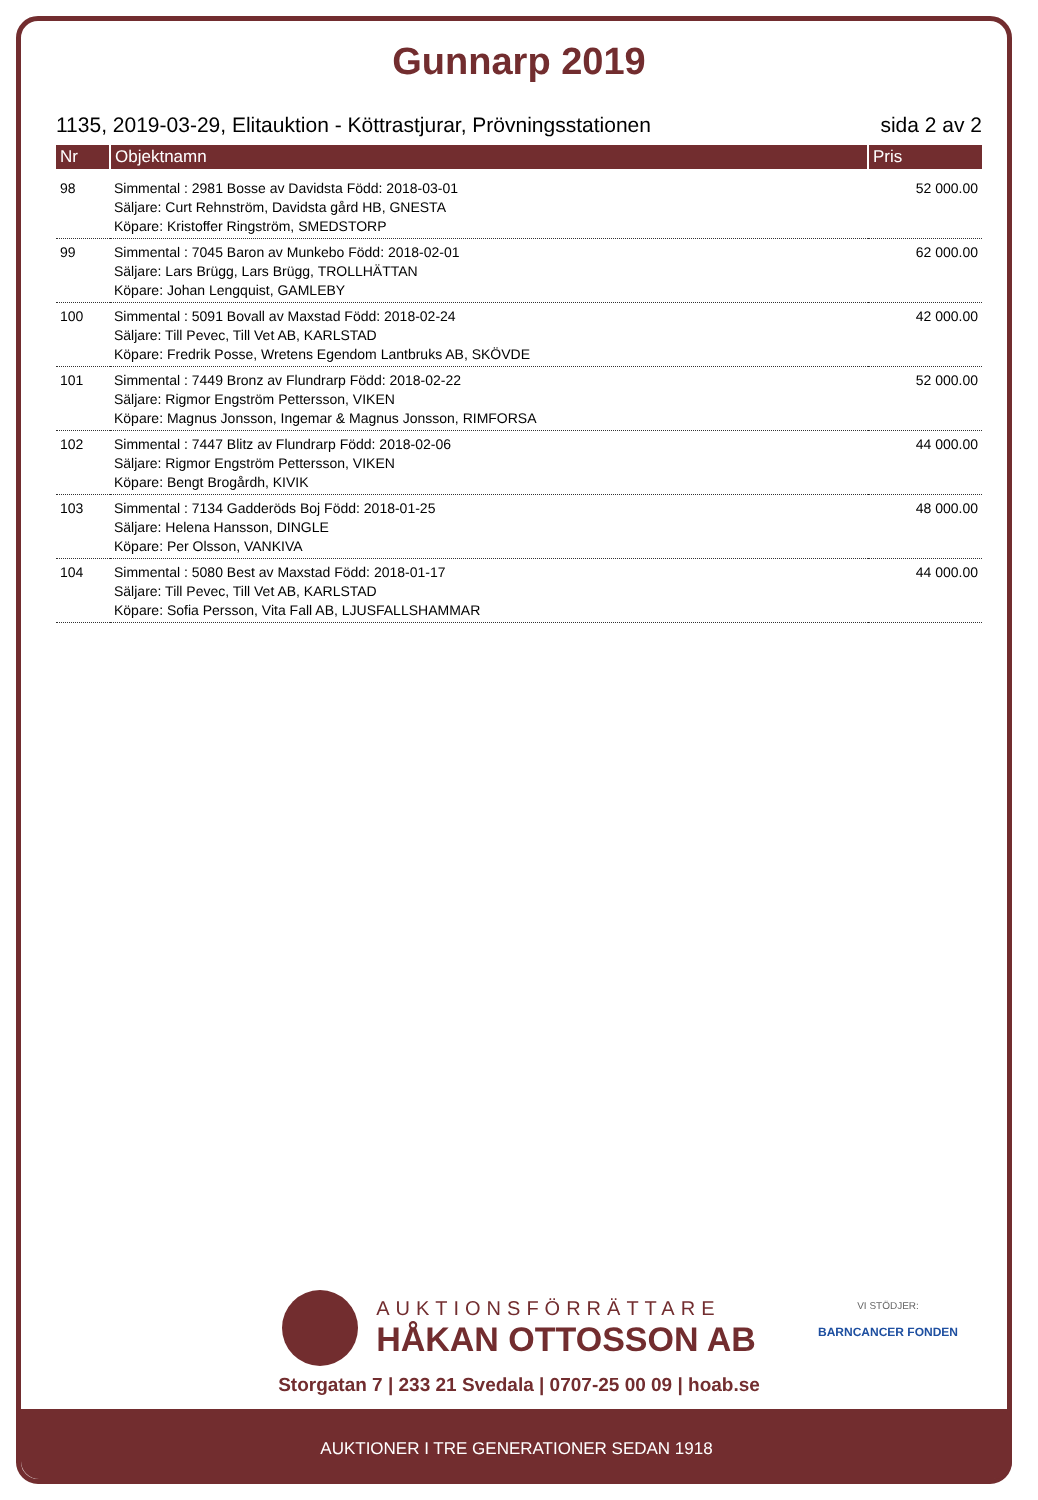Gunnarp 2019
1135, 2019-03-29, Elitauktion - Köttrastjurar, Prövningsstationen sida 2 av 2
| Nr | Objektnamn | Pris |
| --- | --- | --- |
| 98 | Simmental : 2981 Bosse av Davidsta Född: 2018-03-01 Säljare: Curt Rehnström, Davidsta gård HB, GNESTA Köpare: Kristoffer Ringström, SMEDSTORP | 52 000.00 |
| 99 | Simmental : 7045 Baron av Munkebo Född: 2018-02-01 Säljare: Lars Brügg, Lars Brügg, TROLLHÄTTAN Köpare: Johan Lengquist, GAMLEBY | 62 000.00 |
| 100 | Simmental : 5091 Bovall av Maxstad Född: 2018-02-24 Säljare: Till Pevec, Till Vet AB, KARLSTAD Köpare: Fredrik Posse, Wretens Egendom Lantbruks AB, SKÖVDE | 42 000.00 |
| 101 | Simmental : 7449 Bronz av Flundrarp Född: 2018-02-22 Säljare: Rigmor Engström Pettersson, VIKEN Köpare: Magnus Jonsson, Ingemar & Magnus Jonsson, RIMFORSA | 52 000.00 |
| 102 | Simmental : 7447 Blitz av Flundrarp Född: 2018-02-06 Säljare: Rigmor Engström Pettersson, VIKEN Köpare: Bengt Brogårdh, KIVIK | 44 000.00 |
| 103 | Simmental : 7134 Gadderöds Boj Född: 2018-01-25 Säljare: Helena Hansson, DINGLE Köpare: Per Olsson, VANKIVA | 48 000.00 |
| 104 | Simmental : 5080 Best av Maxstad Född: 2018-01-17 Säljare: Till Pevec, Till Vet AB, KARLSTAD Köpare: Sofia Persson, Vita Fall AB, LJUSFALLSHAMMAR | 44 000.00 |
AUKTIONSFÖRRÄTTARE
HÅKAN OTTOSSON AB
Storgatan 7 | 233 21 Svedala | 0707-25 00 09 | hoab.se
VI STÖDJER:
BARNCANCER FONDEN
AUKTIONER I TRE GENERATIONER SEDAN 1918